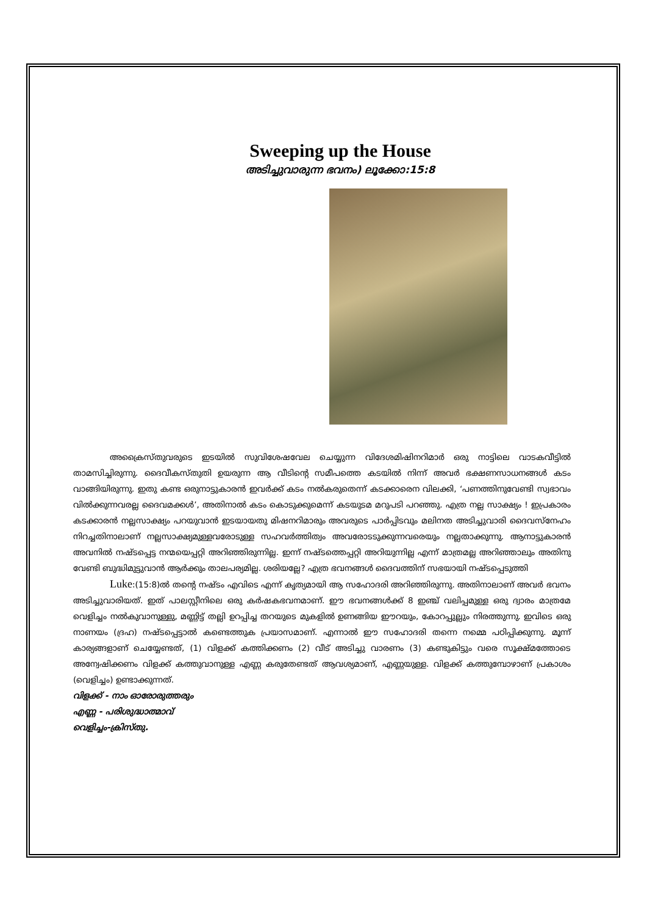Sweeping up the House
അടിച്ചുവാരുന്ന ഭവനം) ലൂക്കോ:15:8
അക്രൈസ്തുവരുടെ ഇടയിൽ സുവിശേഷവേല ചെയ്യുന്ന വിദേശമിഷിനറിമാർ ഒരു നാട്ടിലെ വാടകവീട്ടിൽ താമസിച്ചിരുന്നു. ദൈവീകസ്തുതി ഉയരുന്ന ആ വീടിന്റെ സമീപത്തെ കടയിൽ നിന്ന് അവർ ഭക്ഷണസാധനങ്ങൾ കടം വാങ്ങിയിരുന്നു. ഇതു കണ്ട ഒരുനാട്ടുകാരൻ ഇവർക്ക് കടം നൽകരുതെന്ന് കടക്കാരെന വിലക്കി, ‘പണത്തിനുവേണ്ടി സ്വഭാവം വിൽക്കുന്നവരല്ല ദൈവമക്കൾ’, അതിനാൽ കടം കൊടുക്കുമെന്ന് കടയുടമ മറുപടി പറഞ്ഞു. എത്ര നല്ല സാക്ഷ്യം ! ഇപ്രകാരം കടക്കാരൻ നല്ലസാക്ഷ്യം പറയുവാൻ ഇടയായതു മിഷനറിമാരും അവരുടെ പാർപ്പിടവും മലിനത അടിച്ചുവാരി ദൈവസ്നേഹം നിറച്ചതിനാലാണ് നല്ലസാക്ഷ്യമുള്ളവരോടുള്ള സഹവർത്തിത്വം അവരോടടുക്കുന്നവരെയും നല്ലതാക്കുന്നു. ആനാട്ടുകാരൻ അവനിൽ നഷ്ടപ്പെട്ട നന്മയെപ്പറ്റി അറിഞ്ഞിരുന്നില്ല. ഇന്ന് നഷ്ടത്തെപ്പറ്റി അറിയുന്നില്ല എന്ന് മാത്രമല്ല അറിഞ്ഞാലും അതിനു വേണ്ടി ബുദ്ധിമുട്ടുവാൻ ആർക്കും താലപര്യമില്ല. ശരിയല്ലേ? എത്ര ഭവനങ്ങൾ ദൈവത്തിന് സഭയായി നഷ്ടപ്പെടുത്തി
Luke:(15:8)ൽ തന്റെ നഷ്ടം എവിടെ എന്ന് കൃത്യമായി ആ സഹോദരി അറിഞ്ഞിരുന്നു. അതിനാലാണ് അവർ ഭവനം അടിച്ചുവാരിയത്. ഇത് പാലസ്റ്റീനിലെ ഒരു കർഷകഭവനമാണ്. ഈ ഭവനങ്ങൾക്ക് 8 ഇഞ്ച് വലിപ്പമുള്ള ഒരു ദ്വാരം മാത്രമേ വെളിച്ചം നൽകുവാനുള്ളു, മണ്ണിട്ട് തല്ലി ഉറപ്പിച്ച തറയുടെ മുകളിൽ ഉണങ്ങിയ ഈറയും, കോറപ്പുല്ലും നിരത്തുന്നു. ഇവിടെ ഒരു നാണയം (ദ്രഹ) നഷ്ടപ്പെട്ടാൽ കണ്ടെത്തുക പ്രയാസമാണ്. എന്നാൽ ഈ സഹോദരി തന്നെ നമ്മെ പഠിപ്പിക്കുന്നു. മൂന്ന് കാര്യങ്ങളാണ് ചെയ്യേണ്ടത്, (1) വിളക്ക് കത്തിക്കണം (2) വീട് അടിച്ചു വാരണം (3) കണ്ടുകിട്ടും വരെ സൂക്ഷ്മത്തോടെ അന്വേഷിക്കണം വിളക്ക് കത്തുവാനുള്ള എണ്ണ കരുതേണ്ടത് ആവശ്യമാണ്, എണ്ണയുള്ള. വിളക്ക് കത്തുമ്പോഴാണ് പ്രകാശം (വെളിച്ചം) ഉണ്ടാക്കുന്നത്.
വിളക്ക് - നാം ഓരോരുത്തരും
എണ്ണ - പരിശുദ്ധാത്മാവ്
വെളിച്ചം-ക്രിസ്തു.